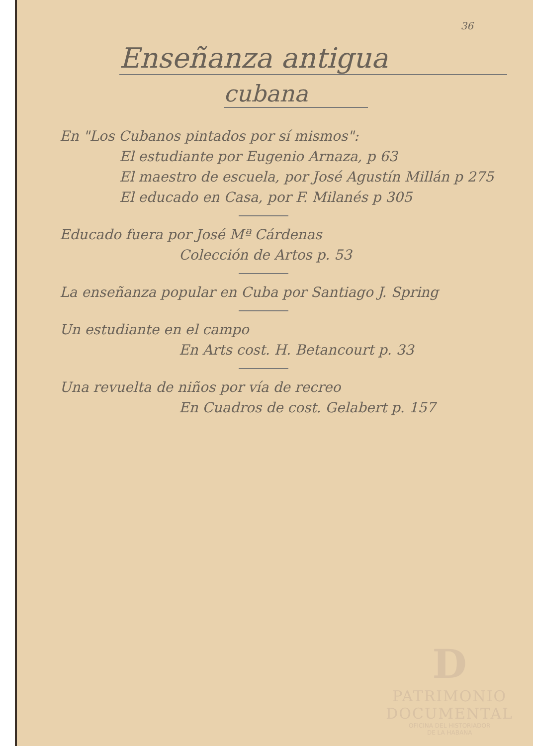36
Enseñanza antigua
cubana
En "Los Cubanos pintados por sí mismos":
El estudiante por Eugenio Arnaza, p 63
El maestro de escuela, por José Agustín Millán p 275
El educado en Casa, por F. Milanés p 305
Educado fuera por José Mª Cárdenas
Colección de Artos p. 53
La enseñanza popular en Cuba por Santiago J. Spring
Un estudiante en el campo
En Arts cost. H. Betancourt p. 33
Una revuelta de niños por vía de recreo
En Cuadros de cost. Gelabert p. 157
D
PATRIMONIO
DOCUMENTAL
OFICINA DEL HISTORIADOR
DE LA HABANA